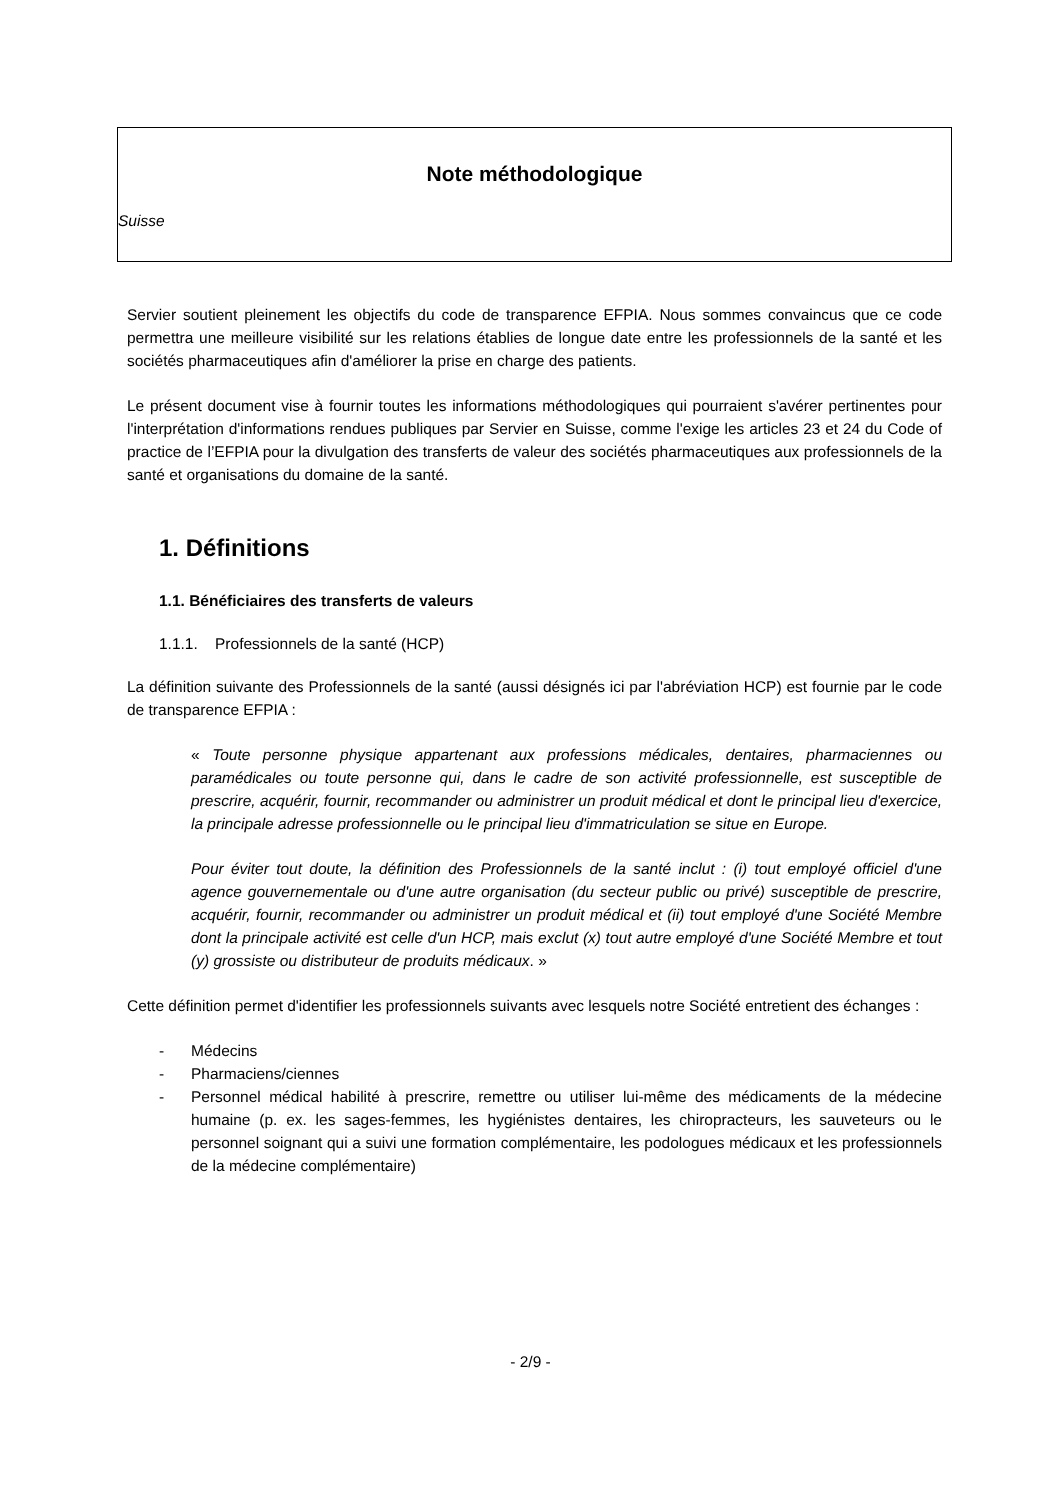Note méthodologique
Suisse
Servier soutient pleinement les objectifs du code de transparence EFPIA. Nous sommes convaincus que ce code permettra une meilleure visibilité sur les relations établies de longue date entre les professionnels de la santé et les sociétés pharmaceutiques afin d'améliorer la prise en charge des patients.
Le présent document vise à fournir toutes les informations méthodologiques qui pourraient s'avérer pertinentes pour l'interprétation d'informations rendues publiques par Servier en Suisse, comme l'exige les articles 23 et 24 du Code of practice de l’EFPIA pour la divulgation des transferts de valeur des sociétés pharmaceutiques aux professionnels de la santé et organisations du domaine de la santé.
1. Définitions
1.1. Bénéficiaires des transferts de valeurs
1.1.1. Professionnels de la santé (HCP)
La définition suivante des Professionnels de la santé (aussi désignés ici par l'abréviation HCP) est fournie par le code de transparence EFPIA :
« Toute personne physique appartenant aux professions médicales, dentaires, pharmaciennes ou paramédicales ou toute personne qui, dans le cadre de son activité professionnelle, est susceptible de prescrire, acquérir, fournir, recommander ou administrer un produit médical et dont le principal lieu d'exercice, la principale adresse professionnelle ou le principal lieu d'immatriculation se situe en Europe.
Pour éviter tout doute, la définition des Professionnels de la santé inclut : (i) tout employé officiel d'une agence gouvernementale ou d'une autre organisation (du secteur public ou privé) susceptible de prescrire, acquérir, fournir, recommander ou administrer un produit médical et (ii) tout employé d'une Société Membre dont la principale activité est celle d'un HCP, mais exclut (x) tout autre employé d'une Société Membre et tout (y) grossiste ou distributeur de produits médicaux. »
Cette définition permet d'identifier les professionnels suivants avec lesquels notre Société entretient des échanges :
- Médecins
- Pharmaciens/ciennes
- Personnel médical habilité à prescrire, remettre ou utiliser lui-même des médicaments de la médecine humaine (p. ex. les sages-femmes, les hygiénistes dentaires, les chiropracteurs, les sauveteurs ou le personnel soignant qui a suivi une formation complémentaire, les podologues médicaux et les professionnels de la médecine complémentaire)
- 2/9 -